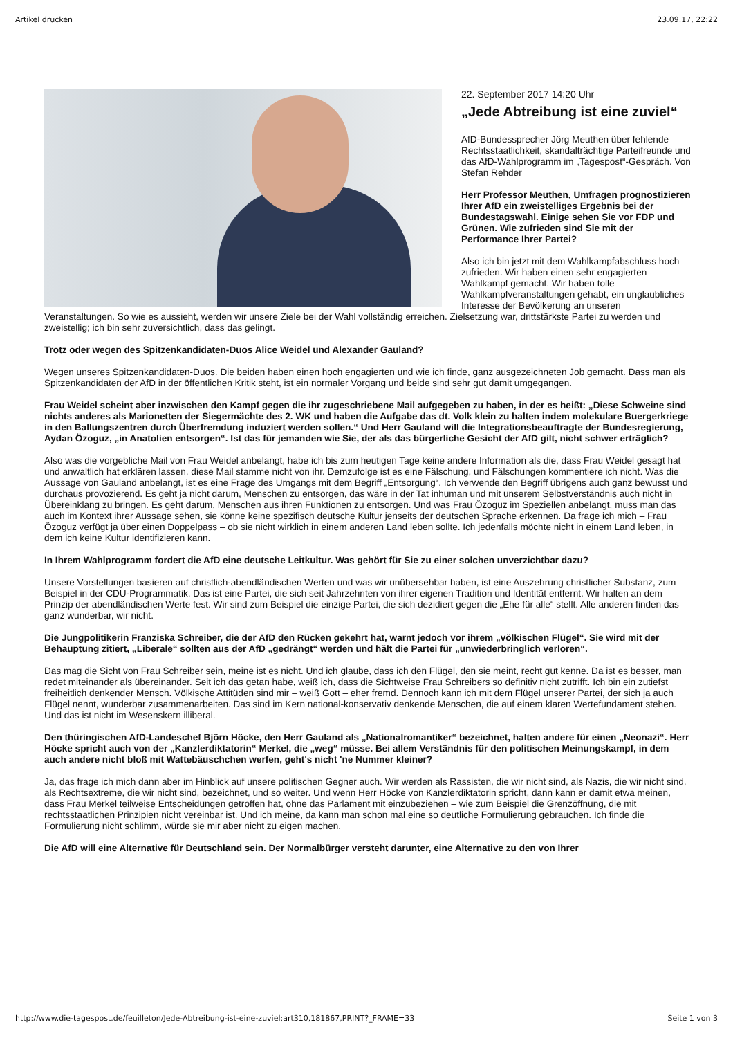Artikel drucken 23.09.17, 22:22
22. September 2017 14:20 Uhr
„Jede Abtreibung ist eine zuviel“
AfD-Bundessprecher Jörg Meuthen über fehlende Rechtsstaatlichkeit, skandalträchtige Parteifreunde und das AfD-Wahlprogramm im „Tagespost“-Gespräch. Von Stefan Rehder
Herr Professor Meuthen, Umfragen prognostizieren Ihrer AfD ein zweistelliges Ergebnis bei der Bundestagswahl. Einige sehen Sie vor FDP und Grünen. Wie zufrieden sind Sie mit der Performance Ihrer Partei?
Also ich bin jetzt mit dem Wahlkampfabschluss hoch zufrieden. Wir haben einen sehr engagierten Wahlkampf gemacht. Wir haben tolle Wahlkampfveranstaltungen gehabt, ein unglaubliches Interesse der Bevölkerung an unseren Veranstaltungen. So wie es aussieht, werden wir unsere Ziele bei der Wahl vollständig erreichen. Zielsetzung war, drittstärkste Partei zu werden und zweistellig; ich bin sehr zuversichtlich, dass das gelingt.
Trotz oder wegen des Spitzenkandidaten-Duos Alice Weidel und Alexander Gauland?
Wegen unseres Spitzenkandidaten-Duos. Die beiden haben einen hoch engagierten und wie ich finde, ganz ausgezeichneten Job gemacht. Dass man als Spitzenkandidaten der AfD in der öffentlichen Kritik steht, ist ein normaler Vorgang und beide sind sehr gut damit umgegangen.
Frau Weidel scheint aber inzwischen den Kampf gegen die ihr zugeschriebene Mail aufgegeben zu haben, in der es heißt: „Diese Schweine sind nichts anderes als Marionetten der Siegermächte des 2. WK und haben die Aufgabe das dt. Volk klein zu halten indem molekulare Buergerkriege in den Ballungszentren durch Überfremdung induziert werden sollen.“ Und Herr Gauland will die Integrationsbeauftragte der Bundesregierung, Aydan Özoguz, „in Anatolien entsorgen“. Ist das für jemanden wie Sie, der als das bürgerliche Gesicht der AfD gilt, nicht schwer erträglich?
Also was die vorgebliche Mail von Frau Weidel anbelangt, habe ich bis zum heutigen Tage keine andere Information als die, dass Frau Weidel gesagt hat und anwaltlich hat erklären lassen, diese Mail stamme nicht von ihr. Demzufolge ist es eine Fälschung, und Fälschungen kommentiere ich nicht. Was die Aussage von Gauland anbelangt, ist es eine Frage des Umgangs mit dem Begriff „Entsorgung“. Ich verwende den Begriff übrigens auch ganz bewusst und durchaus provozierend. Es geht ja nicht darum, Menschen zu entsorgen, das wäre in der Tat inhuman und mit unserem Selbstverständnis auch nicht in Übereinklang zu bringen. Es geht darum, Menschen aus ihren Funktionen zu entsorgen. Und was Frau Özoguz im Speziellen anbelangt, muss man das auch im Kontext ihrer Aussage sehen, sie könne keine spezifisch deutsche Kultur jenseits der deutschen Sprache erkennen. Da frage ich mich – Frau Özoguz verfügt ja über einen Doppelpass – ob sie nicht wirklich in einem anderen Land leben sollte. Ich jedenfalls möchte nicht in einem Land leben, in dem ich keine Kultur identifizieren kann.
In Ihrem Wahlprogramm fordert die AfD eine deutsche Leitkultur. Was gehört für Sie zu einer solchen unverzichtbar dazu?
Unsere Vorstellungen basieren auf christlich-abendländischen Werten und was wir unübersehbar haben, ist eine Auszehrung christlicher Substanz, zum Beispiel in der CDU-Programmatik. Das ist eine Partei, die sich seit Jahrzehnten von ihrer eigenen Tradition und Identität entfernt. Wir halten an dem Prinzip der abendländischen Werte fest. Wir sind zum Beispiel die einzige Partei, die sich dezidiert gegen die „Ehe für alle“ stellt. Alle anderen finden das ganz wunderbar, wir nicht.
Die Jungpolitikerin Franziska Schreiber, die der AfD den Rücken gekehrt hat, warnt jedoch vor ihrem „völkischen Flügel“. Sie wird mit der Behauptung zitiert, „Liberale“ sollten aus der AfD „gedrängt“ werden und hält die Partei für „unwiederbringlich verloren“.
Das mag die Sicht von Frau Schreiber sein, meine ist es nicht. Und ich glaube, dass ich den Flügel, den sie meint, recht gut kenne. Da ist es besser, man redet miteinander als übereinander. Seit ich das getan habe, weiß ich, dass die Sichtweise Frau Schreibers so definitiv nicht zutrifft. Ich bin ein zutiefst freiheitlich denkender Mensch. Völkische Attitüden sind mir – weiß Gott – eher fremd. Dennoch kann ich mit dem Flügel unserer Partei, der sich ja auch Flügel nennt, wunderbar zusammenarbeiten. Das sind im Kern national-konservativ denkende Menschen, die auf einem klaren Wertefundament stehen. Und das ist nicht im Wesenskern illiberal.
Den thüringischen AfD-Landeschef Björn Höcke, den Herr Gauland als „Nationalromantiker“ bezeichnet, halten andere für einen „Neonazi“. Herr Höcke spricht auch von der „Kanzlerdiktatorin“ Merkel, die „weg“ müsse. Bei allem Verständnis für den politischen Meinungskampf, in dem auch andere nicht bloß mit Wattebäuschchen werfen, geht's nicht 'ne Nummer kleiner?
Ja, das frage ich mich dann aber im Hinblick auf unsere politischen Gegner auch. Wir werden als Rassisten, die wir nicht sind, als Nazis, die wir nicht sind, als Rechtsextreme, die wir nicht sind, bezeichnet, und so weiter. Und wenn Herr Höcke von Kanzlerdiktatorin spricht, dann kann er damit etwa meinen, dass Frau Merkel teilweise Entscheidungen getroffen hat, ohne das Parlament mit einzubeziehen – wie zum Beispiel die Grenzöffnung, die mit rechtsstaatlichen Prinzipien nicht vereinbar ist. Und ich meine, da kann man schon mal eine so deutliche Formulierung gebrauchen. Ich finde die Formulierung nicht schlimm, würde sie mir aber nicht zu eigen machen.
Die AfD will eine Alternative für Deutschland sein. Der Normalbürger versteht darunter, eine Alternative zu den von Ihrer
http://www.die-tagespost.de/feuilleton/Jede-Abtreibung-ist-eine-zuviel;art310,181867,PRINT?_FRAME=33 Seite 1 von 3